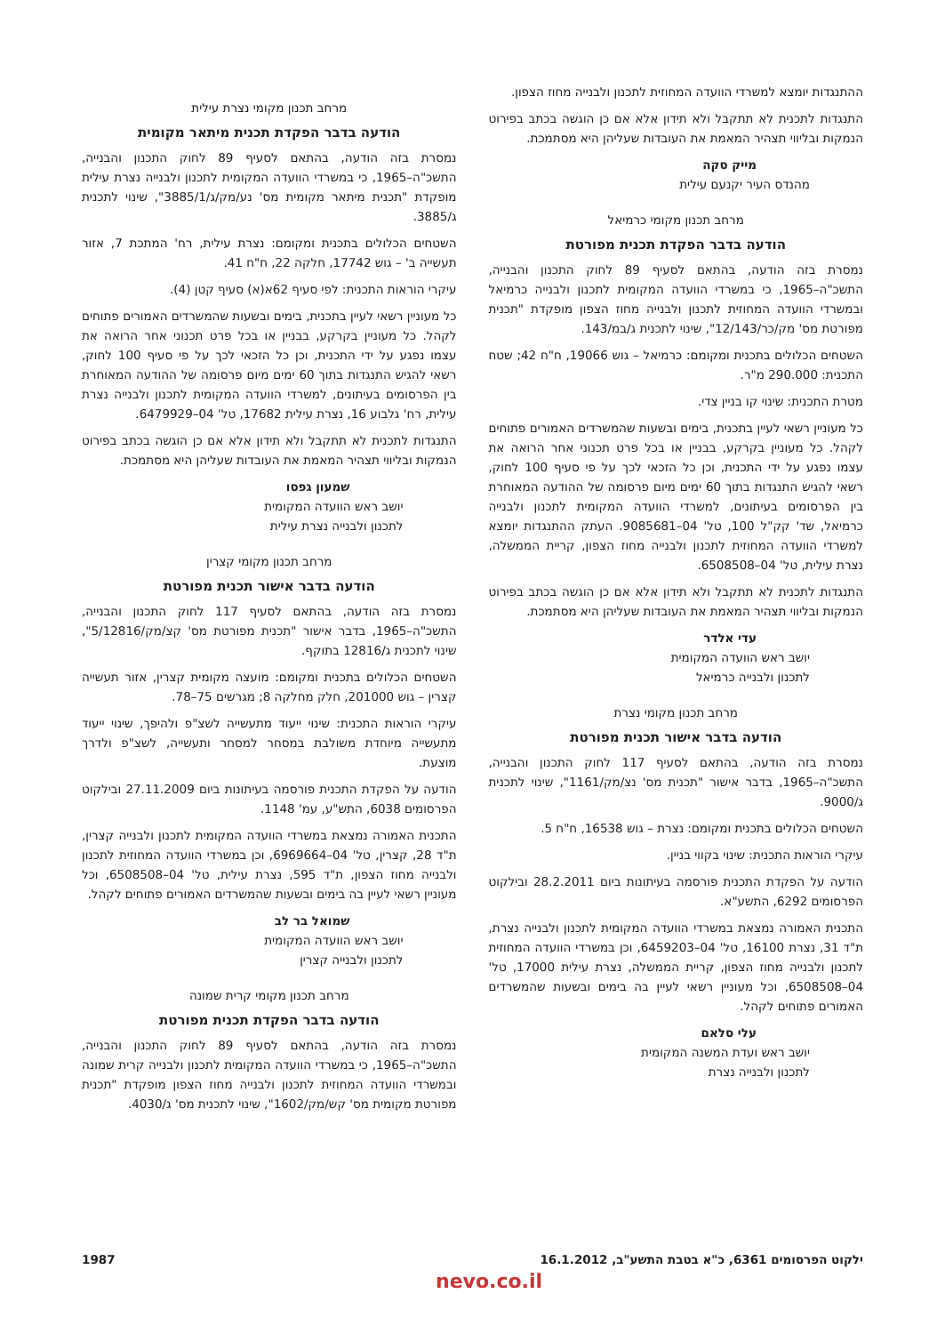ההתנגדות יומצא למשרדי הוועדה המחוזית לתכנון ולבנייה מחוז הצפון.
התנגדות לתכנית לא תתקבל ולא תידון אלא אם כן הוגשה בכתב בפירוט הנמקות ובליווי תצהיר המאמת את העובדות שעליהן היא מסתמכת.
מייק סקה
מהנדס העיר יקנעם עילית
מרחב תכנון מקומי כרמיאל
הודעה בדבר הפקדת תכנית מפורטת
נמסרת בזה הודעה, בהתאם לסעיף 89 לחוק התכנון והבנייה, התשכ"ה–1965, כי במשרדי הוועדה המקומית לתכנון ולבנייה כרמיאל ובמשרדי הוועדה המחוזית לתכנון ולבנייה מחוז הצפון מופקדת "תכנית מפורטת מס' מק/כר/12/143", שינוי לתכנית ג/במ/143.
השטחים הכלולים בתכנית ומקומם: כרמיאל – גוש 19066, ח"ח 42; שטח התכנית: 290.000 מ"ר.
מטרת התכנית: שינוי קו בניין צדי.
כל מעוניין רשאי לעיין בתכנית, בימים ובשעות שהמשרדים האמורים פתוחים לקהל. כל מעוניין בקרקע, בבניין או בכל פרט תכנוני אחר הרואה את עצמו נפגע על ידי התכנית, וכן כל הזכאי לכך על פי סעיף 100 לחוק, רשאי להגיש התנגדות בתוך 60 ימים מיום פרסומה של ההודעה המאוחרת בין הפרסומים בעיתונים, למשרדי הוועדה המקומית לתכנון ולבנייה כרמיאל, שד' קק"ל 100, טל' 04–9085681. העתק ההתנגדות יומצא למשרדי הוועדה המחוזית לתכנון ולבנייה מחוז הצפון, קריית הממשלה, נצרת עילית, טל' 04–6508508.
התנגדות לתכנית לא תתקבל ולא תידון אלא אם כן הוגשה בכתב בפירוט הנמקות ובליווי תצהיר המאמת את העובדות שעליהן היא מסתמכת.
עדי אלדר
יושב ראש הוועדה המקומית
לתכנון ולבנייה כרמיאל
מרחב תכנון מקומי נצרת
הודעה בדבר אישור תכנית מפורטת
נמסרת בזה הודעה, בהתאם לסעיף 117 לחוק התכנון והבנייה, התשכ"ה–1965, בדבר אישור "תכנית מס' נצ/מק/1161", שינוי לתכנית ג/9000.
השטחים הכלולים בתכנית ומקומם: נצרת – גוש 16538, ח"ח 5.
עיקרי הוראות התכנית: שינוי בקווי בניין.
הודעה על הפקדת התכנית פורסמה בעיתונות ביום 28.2.2011 ובילקוט הפרסומים 6292, התשע"א.
התכנית האמורה נמצאת במשרדי הוועדה המקומית לתכנון ולבנייה נצרת, ת"ד 31, נצרת 16100, טל' 04–6459203, וכן במשרדי הוועדה המחוזית לתכנון ולבנייה מחוז הצפון, קריית הממשלה, נצרת עילית 17000, טל' 04–6508508, וכל מעוניין רשאי לעיין בה בימים ובשעות שהמשרדים האמורים פתוחים לקהל.
עלי סלאם
יושב ראש ועדת המשנה המקומית
לתכנון ולבנייה נצרת
מרחב תכנון מקומי נצרת עילית
הודעה בדבר הפקדת תכנית מיתאר מקומית
נמסרת בזה הודעה, בהתאם לסעיף 89 לחוק התכנון והבנייה, התשכ"ה–1965, כי במשרדי הוועדה המקומית לתכנון ולבנייה נצרת עילית מופקדת "תכנית מיתאר מקומית מס' נע/מק/ג/3885/1", שינוי לתכנית ג/3885.
השטחים הכלולים בתכנית ומקומם: נצרת עילית, רח' המתכת 7, אזור תעשייה ב' – גוש 17742, חלקה 22, ח"ח 41.
עיקרי הוראות התכנית: לפי סעיף 62א(א) סעיף קטן (4).
כל מעוניין רשאי לעיין בתכנית, בימים ובשעות שהמשרדים האמורים פתוחים לקהל. כל מעוניין בקרקע, בבניין או בכל פרט תכנוני אחר הרואה את עצמו נפגע על ידי התכנית, וכן כל הזכאי לכך על פי סעיף 100 לחוק, רשאי להגיש התנגדות בתוך 60 ימים מיום פרסומה של ההודעה המאוחרת בין הפרסומים בעיתונים, למשרדי הוועדה המקומית לתכנון ולבנייה נצרת עילית, רח' גלבוע 16, נצרת עילית 17682, טל' 04–6479929.
התנגדות לתכנית לא תתקבל ולא תידון אלא אם כן הוגשה בכתב בפירוט הנמקות ובליווי תצהיר המאמת את העובדות שעליהן היא מסתמכת.
שמעון גפסו
יושב ראש הוועדה המקומית
לתכנון ולבנייה נצרת עילית
מרחב תכנון מקומי קצרין
הודעה בדבר אישור תכנית מפורטת
נמסרת בזה הודעה, בהתאם לסעיף 117 לחוק התכנון והבנייה, התשכ"ה–1965, בדבר אישור "תכנית מפורטת מס' קצ/מק/5/12816", שינוי לתכנית ג/12816 בתוקף.
השטחים הכלולים בתכנית ומקומם: מועצה מקומית קצרין, אזור תעשייה קצרין – גוש 201000, חלק מחלקה 8; מגרשים 75–78.
עיקרי הוראות התכנית: שינוי ייעוד מתעשייה לשצ"פ ולהיפך, שינוי ייעוד מתעשייה מיוחדת משולבת במסחר למסחר ותעשייה, לשצ"פ ולדרך מוצעת.
הודעה על הפקדת התכנית פורסמה בעיתונות ביום 27.11.2009 ובילקוט הפרסומים 6038, התש"ע, עמ' 1148.
התכנית האמורה נמצאת במשרדי הוועדה המקומית לתכנון ולבנייה קצרין, ת"ד 28, קצרין, טל' 04–6969664, וכן במשרדי הוועדה המחוזית לתכנון ולבנייה מחוז הצפון, ת"ד 595, נצרת עילית, טל' 04–6508508, וכל מעוניין רשאי לעיין בה בימים ובשעות שהמשרדים האמורים פתוחים לקהל.
שמואל בר לב
יושב ראש הוועדה המקומית
לתכנון ולבנייה קצרין
מרחב תכנון מקומי קרית שמונה
הודעה בדבר הפקדת תכנית מפורטת
נמסרת בזה הודעה, בהתאם לסעיף 89 לחוק התכנון והבנייה, התשכ"ה–1965, כי במשרדי הוועדה המקומית לתכנון ולבנייה קרית שמונה ובמשרדי הוועדה המחוזית לתכנון ולבנייה מחוז הצפון מופקדת "תכנית מפורטת מקומית מס' קש/מק/1602", שינוי לתכנית מס' ג/4030.
ילקוט הפרסומים 6361, כ"א בטבת התשע"ב, 16.1.2012 1987
nevo.co.il